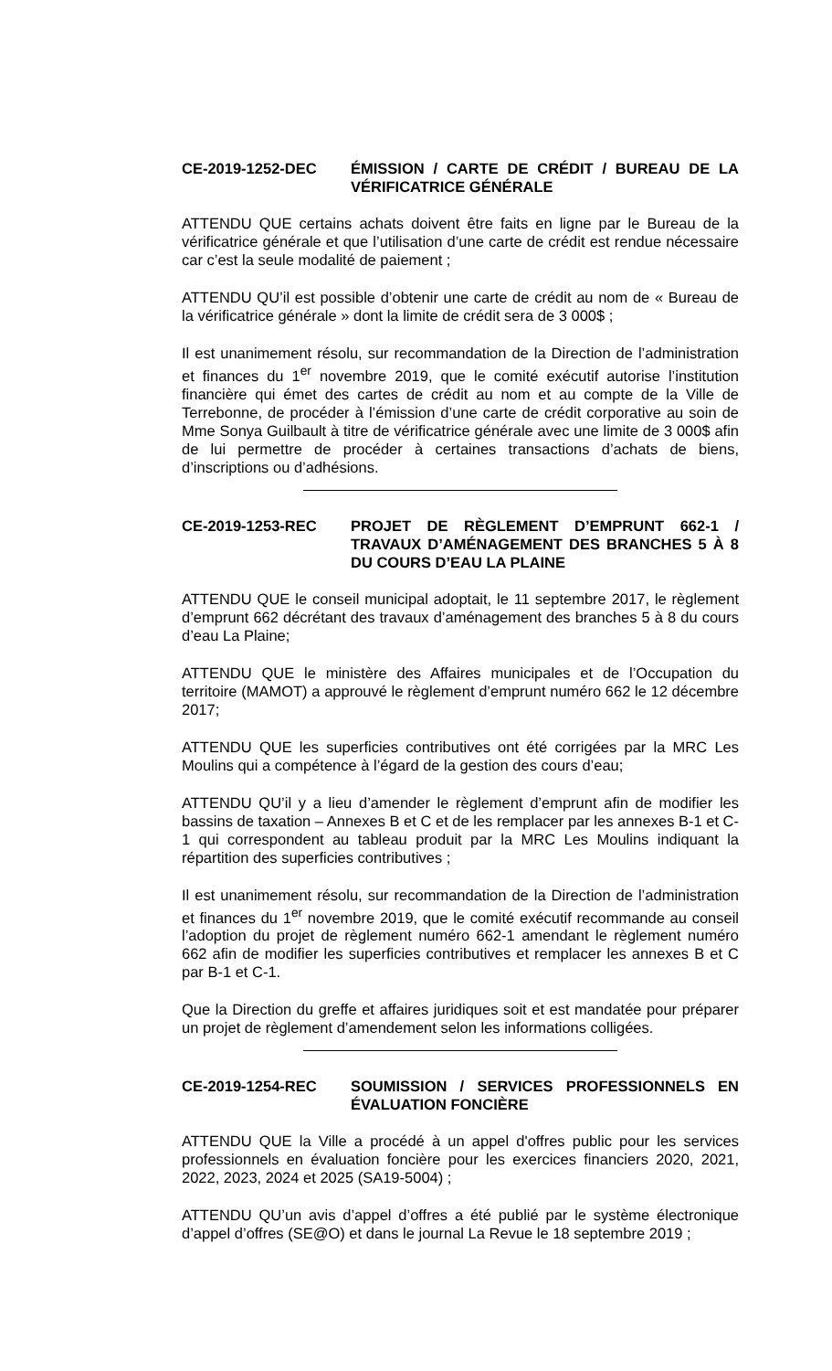CE-2019-1252-DEC ÉMISSION / CARTE DE CRÉDIT / BUREAU DE LA VÉRIFICATRICE GÉNÉRALE
ATTENDU QUE certains achats doivent être faits en ligne par le Bureau de la vérificatrice générale et que l’utilisation d’une carte de crédit est rendue nécessaire car c’est la seule modalité de paiement ;
ATTENDU QU’il est possible d’obtenir une carte de crédit au nom de « Bureau de la vérificatrice générale » dont la limite de crédit sera de 3 000$ ;
Il est unanimement résolu, sur recommandation de la Direction de l’administration et finances du 1<sup>er</sup> novembre 2019, que le comité exécutif autorise l’institution financière qui émet des cartes de crédit au nom et au compte de la Ville de Terrebonne, de procéder à l’émission d’une carte de crédit corporative au soin de Mme Sonya Guilbault à titre de vérificatrice générale avec une limite de 3 000$ afin de lui permettre de procéder à certaines transactions d’achats de biens, d’inscriptions ou d’adhésions.
CE-2019-1253-REC PROJET DE RÈGLEMENT D’EMPRUNT 662-1 / TRAVAUX D’AMÉNAGEMENT DES BRANCHES 5 À 8 DU COURS D’EAU LA PLAINE
ATTENDU QUE le conseil municipal adoptait, le 11 septembre 2017, le règlement d’emprunt 662 décrétant des travaux d’aménagement des branches 5 à 8 du cours d’eau La Plaine;
ATTENDU QUE le ministère des Affaires municipales et de l’Occupation du territoire (MAMOT) a approuvé le règlement d’emprunt numéro 662 le 12 décembre 2017;
ATTENDU QUE les superficies contributives ont été corrigées par la MRC Les Moulins qui a compétence à l’égard de la gestion des cours d’eau;
ATTENDU QU’il y a lieu d’amender le règlement d’emprunt afin de modifier les bassins de taxation – Annexes B et C et de les remplacer par les annexes B-1 et C-1 qui correspondent au tableau produit par la MRC Les Moulins indiquant la répartition des superficies contributives ;
Il est unanimement résolu, sur recommandation de la Direction de l’administration et finances du 1<sup>er</sup> novembre 2019, que le comité exécutif recommande au conseil l’adoption du projet de règlement numéro 662-1 amendant le règlement numéro 662 afin de modifier les superficies contributives et remplacer les annexes B et C par B-1 et C-1.
Que la Direction du greffe et affaires juridiques soit et est mandatée pour préparer un projet de règlement d’amendement selon les informations colligées.
CE-2019-1254-REC SOUMISSION / SERVICES PROFESSIONNELS EN ÉVALUATION FONCIÈRE
ATTENDU QUE la Ville a procédé à un appel d'offres public pour les services professionnels en évaluation foncière pour les exercices financiers 2020, 2021, 2022, 2023, 2024 et 2025 (SA19-5004) ;
ATTENDU QU’un avis d’appel d’offres a été publié par le système électronique d’appel d’offres (SE@O) et dans le journal La Revue le 18 septembre 2019 ;